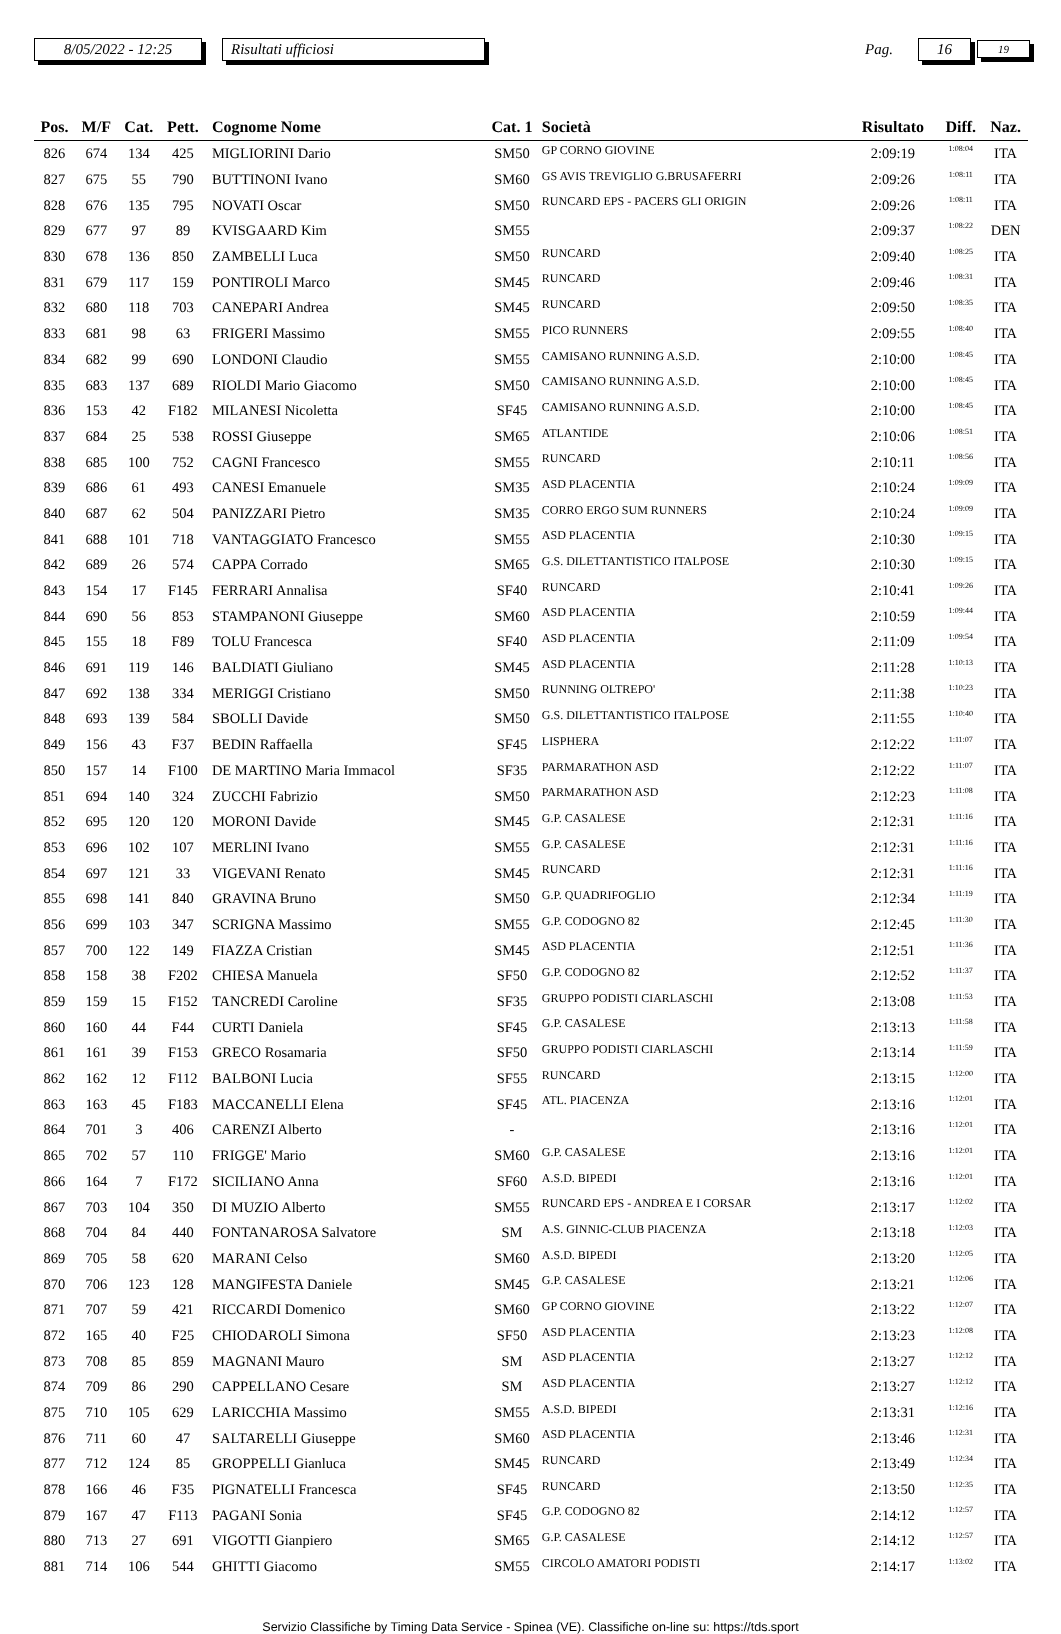8/05/2022 - 12:25 Risultati ufficiosi Pag. 16 19
| Pos. | M/F | Cat. | Pett. | Cognome Nome | Cat. 1 | Società | Risultato | Diff. | Naz. |
| --- | --- | --- | --- | --- | --- | --- | --- | --- | --- |
| 826 | 674 | 134 | 425 | MIGLIORINI Dario | SM50 | GP CORNO GIOVINE | 2:09:19 | 1:08:04 | ITA |
| 827 | 675 | 55 | 790 | BUTTINONI Ivano | SM60 | GS AVIS TREVIGLIO G.BRUSAFERRI | 2:09:26 | 1:08:11 | ITA |
| 828 | 676 | 135 | 795 | NOVATI Oscar | SM50 | RUNCARD EPS - PACERS GLI ORIGIN | 2:09:26 | 1:08:11 | ITA |
| 829 | 677 | 97 | 89 | KVISGAARD Kim | SM55 | | 2:09:37 | 1:08:22 | DEN |
| 830 | 678 | 136 | 850 | ZAMBELLI Luca | SM50 | RUNCARD | 2:09:40 | 1:08:25 | ITA |
| 831 | 679 | 117 | 159 | PONTIROLI Marco | SM45 | RUNCARD | 2:09:46 | 1:08:31 | ITA |
| 832 | 680 | 118 | 703 | CANEPARI Andrea | SM45 | RUNCARD | 2:09:50 | 1:08:35 | ITA |
| 833 | 681 | 98 | 63 | FRIGERI Massimo | SM55 | PICO RUNNERS | 2:09:55 | 1:08:40 | ITA |
| 834 | 682 | 99 | 690 | LONDONI Claudio | SM55 | CAMISANO RUNNING A.S.D. | 2:10:00 | 1:08:45 | ITA |
| 835 | 683 | 137 | 689 | RIOLDI Mario Giacomo | SM50 | CAMISANO RUNNING A.S.D. | 2:10:00 | 1:08:45 | ITA |
| 836 | 153 | 42 | F182 | MILANESI Nicoletta | SF45 | CAMISANO RUNNING A.S.D. | 2:10:00 | 1:08:45 | ITA |
| 837 | 684 | 25 | 538 | ROSSI Giuseppe | SM65 | ATLANTIDE | 2:10:06 | 1:08:51 | ITA |
| 838 | 685 | 100 | 752 | CAGNI Francesco | SM55 | RUNCARD | 2:10:11 | 1:08:56 | ITA |
| 839 | 686 | 61 | 493 | CANESI Emanuele | SM35 | ASD PLACENTIA | 2:10:24 | 1:09:09 | ITA |
| 840 | 687 | 62 | 504 | PANIZZARI Pietro | SM35 | CORRO ERGO SUM RUNNERS | 2:10:24 | 1:09:09 | ITA |
| 841 | 688 | 101 | 718 | VANTAGGIATO Francesco | SM55 | ASD PLACENTIA | 2:10:30 | 1:09:15 | ITA |
| 842 | 689 | 26 | 574 | CAPPA Corrado | SM65 | G.S. DILETTANTISTICO ITALPOSE | 2:10:30 | 1:09:15 | ITA |
| 843 | 154 | 17 | F145 | FERRARI Annalisa | SF40 | RUNCARD | 2:10:41 | 1:09:26 | ITA |
| 844 | 690 | 56 | 853 | STAMPANONI Giuseppe | SM60 | ASD PLACENTIA | 2:10:59 | 1:09:44 | ITA |
| 845 | 155 | 18 | F89 | TOLU Francesca | SF40 | ASD PLACENTIA | 2:11:09 | 1:09:54 | ITA |
| 846 | 691 | 119 | 146 | BALDIATI Giuliano | SM45 | ASD PLACENTIA | 2:11:28 | 1:10:13 | ITA |
| 847 | 692 | 138 | 334 | MERIGGI Cristiano | SM50 | RUNNING OLTREPO' | 2:11:38 | 1:10:23 | ITA |
| 848 | 693 | 139 | 584 | SBOLLI Davide | SM50 | G.S. DILETTANTISTICO ITALPOSE | 2:11:55 | 1:10:40 | ITA |
| 849 | 156 | 43 | F37 | BEDIN Raffaella | SF45 | LISPHERA | 2:12:22 | 1:11:07 | ITA |
| 850 | 157 | 14 | F100 | DE MARTINO Maria Immacol | SF35 | PARMARATHON ASD | 2:12:22 | 1:11:07 | ITA |
| 851 | 694 | 140 | 324 | ZUCCHI Fabrizio | SM50 | PARMARATHON ASD | 2:12:23 | 1:11:08 | ITA |
| 852 | 695 | 120 | 120 | MORONI Davide | SM45 | G.P. CASALESE | 2:12:31 | 1:11:16 | ITA |
| 853 | 696 | 102 | 107 | MERLINI Ivano | SM55 | G.P. CASALESE | 2:12:31 | 1:11:16 | ITA |
| 854 | 697 | 121 | 33 | VIGEVANI Renato | SM45 | RUNCARD | 2:12:31 | 1:11:16 | ITA |
| 855 | 698 | 141 | 840 | GRAVINA Bruno | SM50 | G.P. QUADRIFOGLIO | 2:12:34 | 1:11:19 | ITA |
| 856 | 699 | 103 | 347 | SCRIGNA Massimo | SM55 | G.P. CODOGNO 82 | 2:12:45 | 1:11:30 | ITA |
| 857 | 700 | 122 | 149 | FIAZZA Cristian | SM45 | ASD PLACENTIA | 2:12:51 | 1:11:36 | ITA |
| 858 | 158 | 38 | F202 | CHIESA Manuela | SF50 | G.P. CODOGNO 82 | 2:12:52 | 1:11:37 | ITA |
| 859 | 159 | 15 | F152 | TANCREDI Caroline | SF35 | GRUPPO PODISTI CIARLASCHI | 2:13:08 | 1:11:53 | ITA |
| 860 | 160 | 44 | F44 | CURTI Daniela | SF45 | G.P. CASALESE | 2:13:13 | 1:11:58 | ITA |
| 861 | 161 | 39 | F153 | GRECO Rosamaria | SF50 | GRUPPO PODISTI CIARLASCHI | 2:13:14 | 1:11:59 | ITA |
| 862 | 162 | 12 | F112 | BALBONI Lucia | SF55 | RUNCARD | 2:13:15 | 1:12:00 | ITA |
| 863 | 163 | 45 | F183 | MACCANELLI Elena | SF45 | ATL. PIACENZA | 2:13:16 | 1:12:01 | ITA |
| 864 | 701 | 3 | 406 | CARENZI Alberto | - | | 2:13:16 | 1:12:01 | ITA |
| 865 | 702 | 57 | 110 | FRIGGE' Mario | SM60 | G.P. CASALESE | 2:13:16 | 1:12:01 | ITA |
| 866 | 164 | 7 | F172 | SICILIANO Anna | SF60 | A.S.D. BIPEDI | 2:13:16 | 1:12:01 | ITA |
| 867 | 703 | 104 | 350 | DI MUZIO Alberto | SM55 | RUNCARD EPS - ANDREA E I CORSAR | 2:13:17 | 1:12:02 | ITA |
| 868 | 704 | 84 | 440 | FONTANAROSA Salvatore | SM | A.S. GINNIC-CLUB PIACENZA | 2:13:18 | 1:12:03 | ITA |
| 869 | 705 | 58 | 620 | MARANI Celso | SM60 | A.S.D. BIPEDI | 2:13:20 | 1:12:05 | ITA |
| 870 | 706 | 123 | 128 | MANGIFESTA Daniele | SM45 | G.P. CASALESE | 2:13:21 | 1:12:06 | ITA |
| 871 | 707 | 59 | 421 | RICCARDI Domenico | SM60 | GP CORNO GIOVINE | 2:13:22 | 1:12:07 | ITA |
| 872 | 165 | 40 | F25 | CHIODAROLI Simona | SF50 | ASD PLACENTIA | 2:13:23 | 1:12:08 | ITA |
| 873 | 708 | 85 | 859 | MAGNANI Mauro | SM | ASD PLACENTIA | 2:13:27 | 1:12:12 | ITA |
| 874 | 709 | 86 | 290 | CAPPELLANO Cesare | SM | ASD PLACENTIA | 2:13:27 | 1:12:12 | ITA |
| 875 | 710 | 105 | 629 | LARICCHIA Massimo | SM55 | A.S.D. BIPEDI | 2:13:31 | 1:12:16 | ITA |
| 876 | 711 | 60 | 47 | SALTARELLI Giuseppe | SM60 | ASD PLACENTIA | 2:13:46 | 1:12:31 | ITA |
| 877 | 712 | 124 | 85 | GROPPELLI Gianluca | SM45 | RUNCARD | 2:13:49 | 1:12:34 | ITA |
| 878 | 166 | 46 | F35 | PIGNATELLI Francesca | SF45 | RUNCARD | 2:13:50 | 1:12:35 | ITA |
| 879 | 167 | 47 | F113 | PAGANI Sonia | SF45 | G.P. CODOGNO 82 | 2:14:12 | 1:12:57 | ITA |
| 880 | 713 | 27 | 691 | VIGOTTI Gianpiero | SM65 | G.P. CASALESE | 2:14:12 | 1:12:57 | ITA |
| 881 | 714 | 106 | 544 | GHITTI Giacomo | SM55 | CIRCOLO AMATORI PODISTI | 2:14:17 | 1:13:02 | ITA |
Servizio Classifiche by Timing Data Service - Spinea (VE). Classifiche on-line su: https://tds.sport